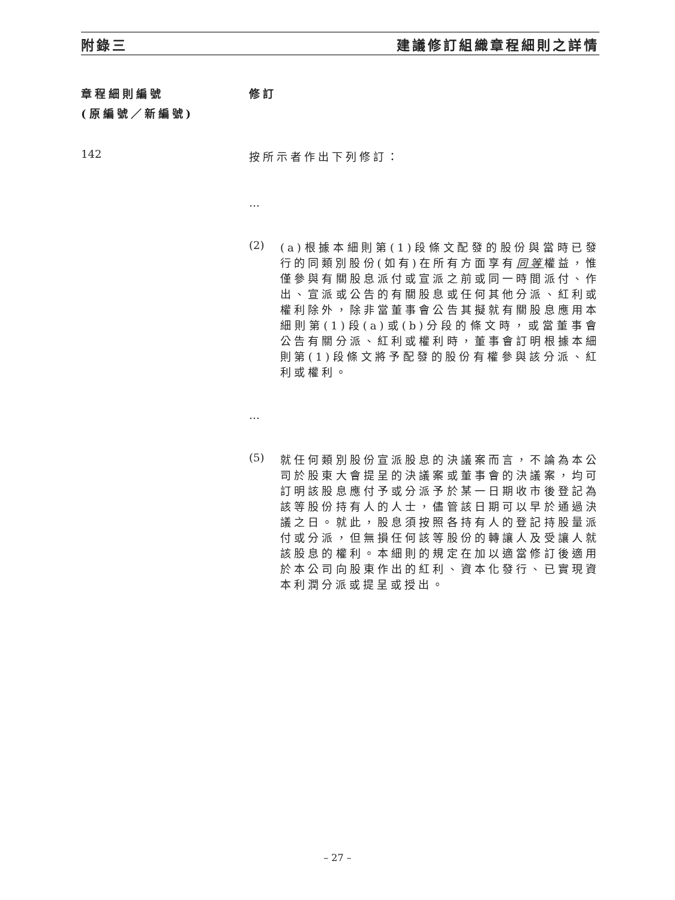附錄三 建議修訂組織章程細則之詳情
章程細則編號
(原編號／新編號)
修訂
142
按所示者作出下列修訂：
…
(2) (a)根據本細則第(1)段條文配發的股份與當時已發行的同類別股份(如有)在所有方面享有同等權益，惟僅參與有關股息派付或宣派之前或同一時間派付、作出、宣派或公告的有關股息或任何其他分派、紅利或權利除外，除非當董事會公告其擬就有關股息應用本細則第(1)段(a)或(b)分段的條文時，或當董事會公告有關分派、紅利或權利時，董事會訂明根據本細則第(1)段條文將予配發的股份有權參與該分派、紅利或權利。
…
(5) 就任何類別股份宣派股息的決議案而言，不論為本公司於股東大會提呈的決議案或董事會的決議案，均可訂明該股息應付予或分派予於某一日期收市後登記為該等股份持有人的人士，儘管該日期可以早於通過決議之日。就此，股息須按照各持有人的登記持股量派付或分派，但無損任何該等股份的轉讓人及受讓人就該股息的權利。本細則的規定在加以適當修訂後適用於本公司向股東作出的紅利、資本化發行、已實現資本利潤分派或提呈或授出。
– 27 –